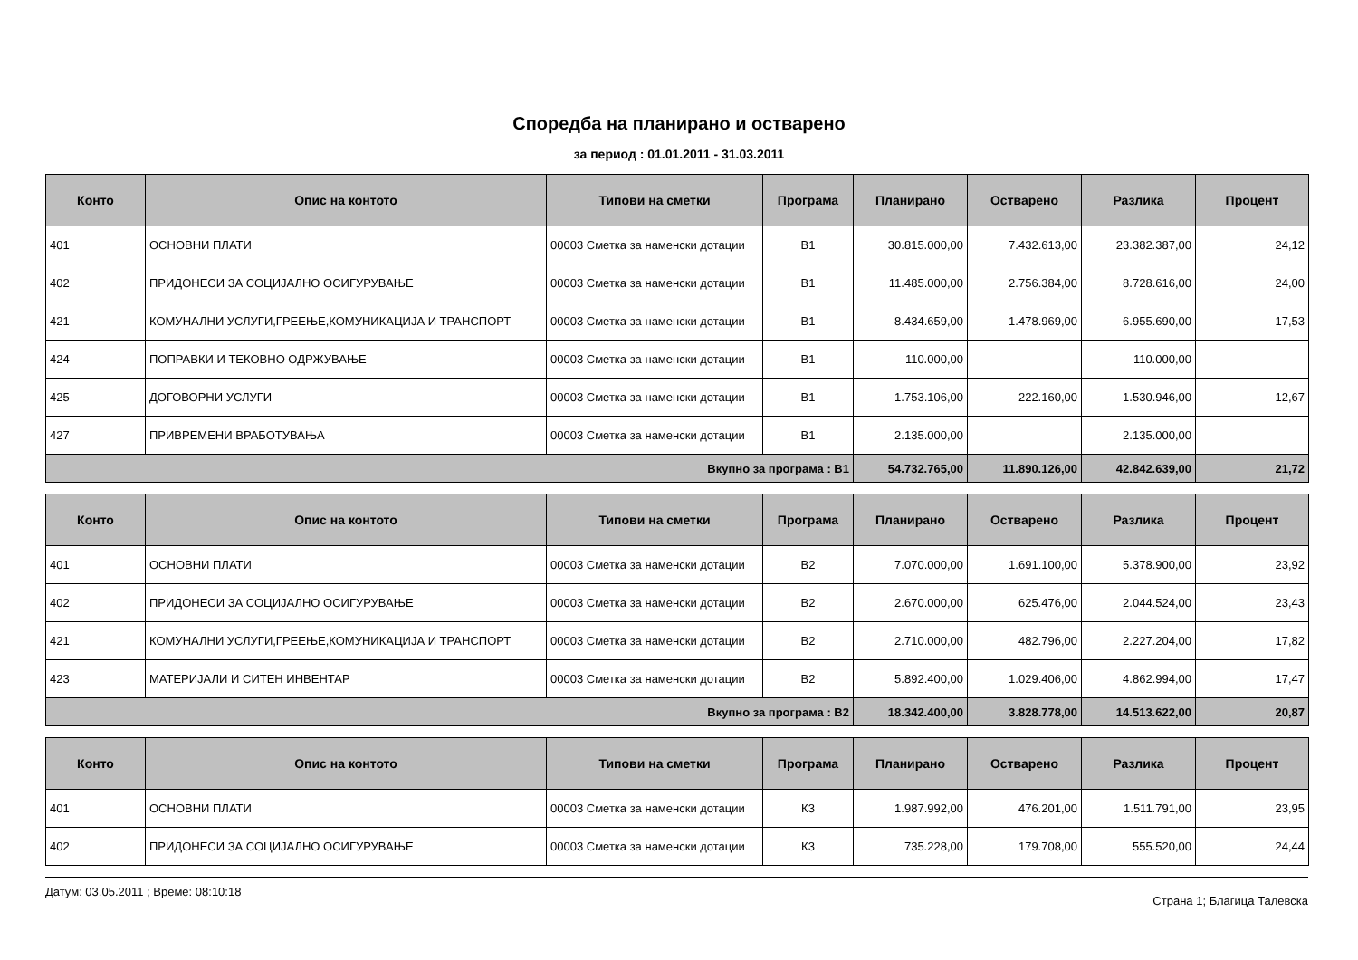Споредба на планирано и остварено
за период : 01.01.2011 - 31.03.2011
| Конто | Опис на контото | Типови на сметки | Програма | Планирано | Остварено | Разлика | Процент |
| --- | --- | --- | --- | --- | --- | --- | --- |
| 401 | ОСНОВНИ ПЛАТИ | 00003 Сметка за наменски дотации | В1 | 30.815.000,00 | 7.432.613,00 | 23.382.387,00 | 24,12 |
| 402 | ПРИДОНЕСИ ЗА СОЦИЈАЛНО ОСИГУРУВАЊЕ | 00003 Сметка за наменски дотации | В1 | 11.485.000,00 | 2.756.384,00 | 8.728.616,00 | 24,00 |
| 421 | КОМУНАЛНИ УСЛУГИ,ГРЕЕЊЕ,КОМУНИКАЦИЈА И ТРАНСПОРТ | 00003 Сметка за наменски дотации | В1 | 8.434.659,00 | 1.478.969,00 | 6.955.690,00 | 17,53 |
| 424 | ПОПРАВКИ И ТЕКОВНО ОДРЖУВАЊЕ | 00003 Сметка за наменски дотации | В1 | 110.000,00 | | 110.000,00 | |
| 425 | ДОГОВОРНИ УСЛУГИ | 00003 Сметка за наменски дотации | В1 | 1.753.106,00 | 222.160,00 | 1.530.946,00 | 12,67 |
| 427 | ПРИВРЕМЕНИ ВРАБОТУВАЊА | 00003 Сметка за наменски дотации | В1 | 2.135.000,00 | | 2.135.000,00 | |
| Вкупно за програма : В1 | | | | 54.732.765,00 | 11.890.126,00 | 42.842.639,00 | 21,72 |
| Конто | Опис на контото | Типови на сметки | Програма | Планирано | Остварено | Разлика | Процент |
| --- | --- | --- | --- | --- | --- | --- | --- |
| 401 | ОСНОВНИ ПЛАТИ | 00003 Сметка за наменски дотации | В2 | 7.070.000,00 | 1.691.100,00 | 5.378.900,00 | 23,92 |
| 402 | ПРИДОНЕСИ ЗА СОЦИЈАЛНО ОСИГУРУВАЊЕ | 00003 Сметка за наменски дотации | В2 | 2.670.000,00 | 625.476,00 | 2.044.524,00 | 23,43 |
| 421 | КОМУНАЛНИ УСЛУГИ,ГРЕЕЊЕ,КОМУНИКАЦИЈА И ТРАНСПОРТ | 00003 Сметка за наменски дотации | В2 | 2.710.000,00 | 482.796,00 | 2.227.204,00 | 17,82 |
| 423 | МАТЕРИЈАЛИ И СИТЕН ИНВЕНТАР | 00003 Сметка за наменски дотации | В2 | 5.892.400,00 | 1.029.406,00 | 4.862.994,00 | 17,47 |
| Вкупно за програма : В2 | | | | 18.342.400,00 | 3.828.778,00 | 14.513.622,00 | 20,87 |
| Конто | Опис на контото | Типови на сметки | Програма | Планирано | Остварено | Разлика | Процент |
| --- | --- | --- | --- | --- | --- | --- | --- |
| 401 | ОСНОВНИ ПЛАТИ | 00003 Сметка за наменски дотации | К3 | 1.987.992,00 | 476.201,00 | 1.511.791,00 | 23,95 |
| 402 | ПРИДОНЕСИ ЗА СОЦИЈАЛНО ОСИГУРУВАЊЕ | 00003 Сметка за наменски дотации | К3 | 735.228,00 | 179.708,00 | 555.520,00 | 24,44 |
Датум: 03.05.2011 ; Време: 08:10:18 Страна 1; Благица Талевска